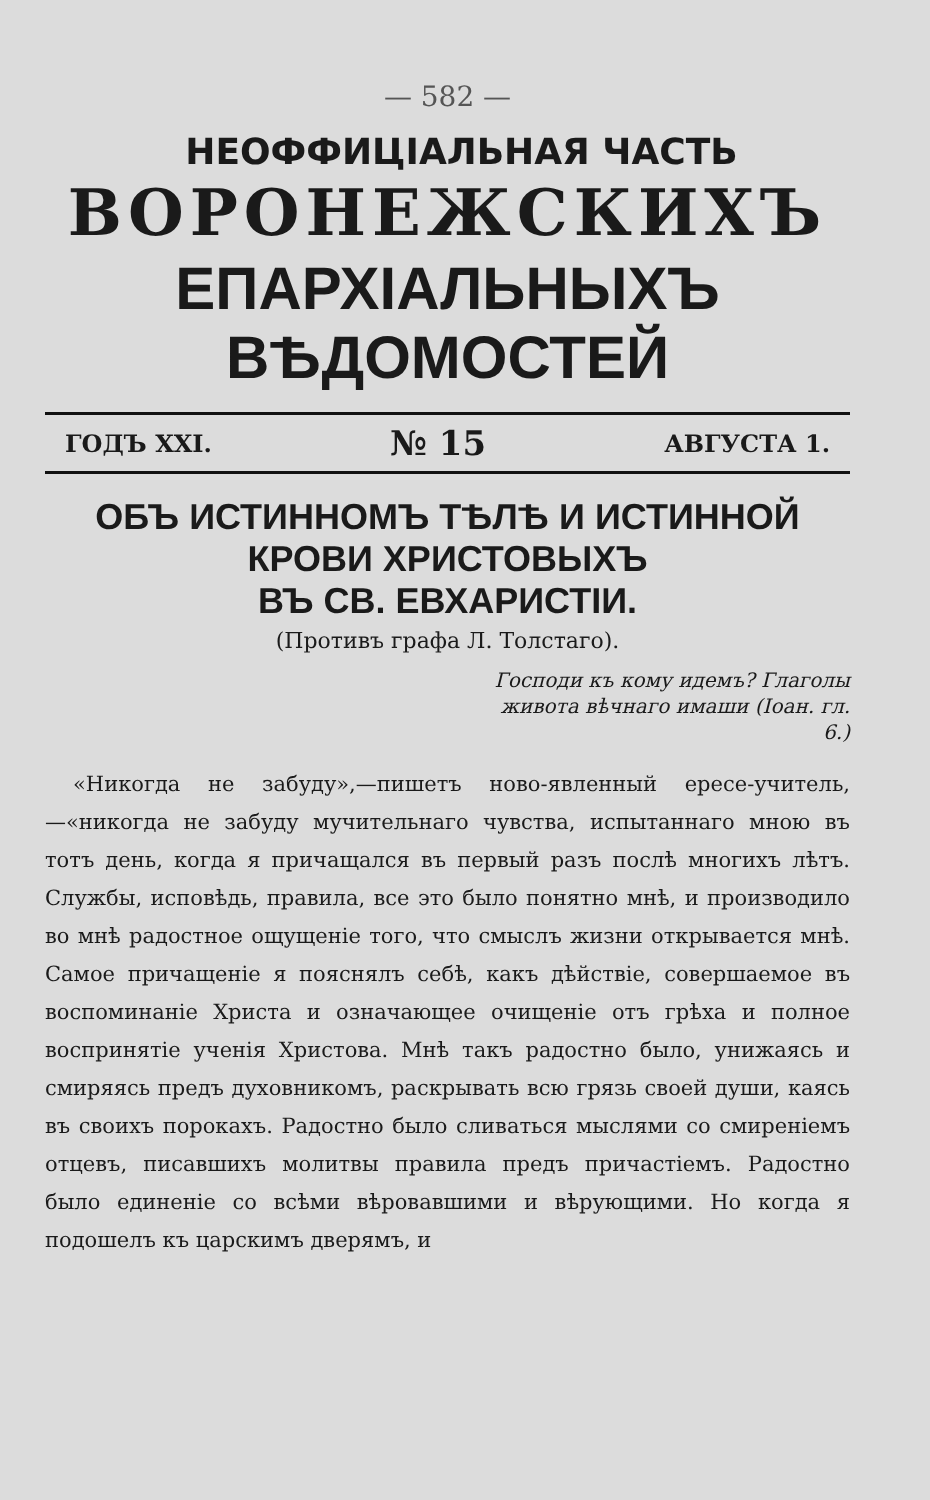— 582 —
НЕОФФИЦІАЛЬНАЯ ЧАСТЬ
ВОРОНЕЖСКИХЪ
ЕПАРХІАЛЬНЫХЪ ВѢДОМОСТЕЙ
ГОДЪ XXI. № 15 АВГУСТА 1.
ОБЪ ИСТИННОМЪ ТѢЛѢ И ИСТИННОЙ КРОВИ ХРИСТОВЫХЪ
ВЪ СВ. ЕВХАРИСТІИ.
(Противъ графа Л. Толстаго).
Господи къ кому идемъ? Глаголы живота вѣчнаго имаши (Іоан. гл. 6.)
«Никогда не забуду»,—пишетъ ново-явленный ересе-учитель,—«никогда не забуду мучительнаго чувства, испытаннаго мною въ тотъ день, когда я причащался въ первый разъ послѣ многихъ лѣтъ. Службы, исповѣдь, правила, все это было понятно мнѣ, и производило во мнѣ радостное ощущеніе того, что смыслъ жизни открывается мнѣ. Самое причащеніе я пояснялъ себѣ, какъ дѣйствіе, совершаемое въ воспоминаніе Христа и означающее очищеніе отъ грѣха и полное воспринятіе ученія Христова. Мнѣ такъ радостно было, унижаясь и смиряясь предъ духовникомъ, раскрывать всю грязь своей души, каясь въ своихъ порокахъ. Радостно было сливаться мыслями со смиреніемъ отцевъ, писавшихъ молитвы правила предъ причастіемъ. Радостно было единеніе со всѣми вѣровавшими и вѣрующими. Но когда я подошелъ къ царскимъ дверямъ, и